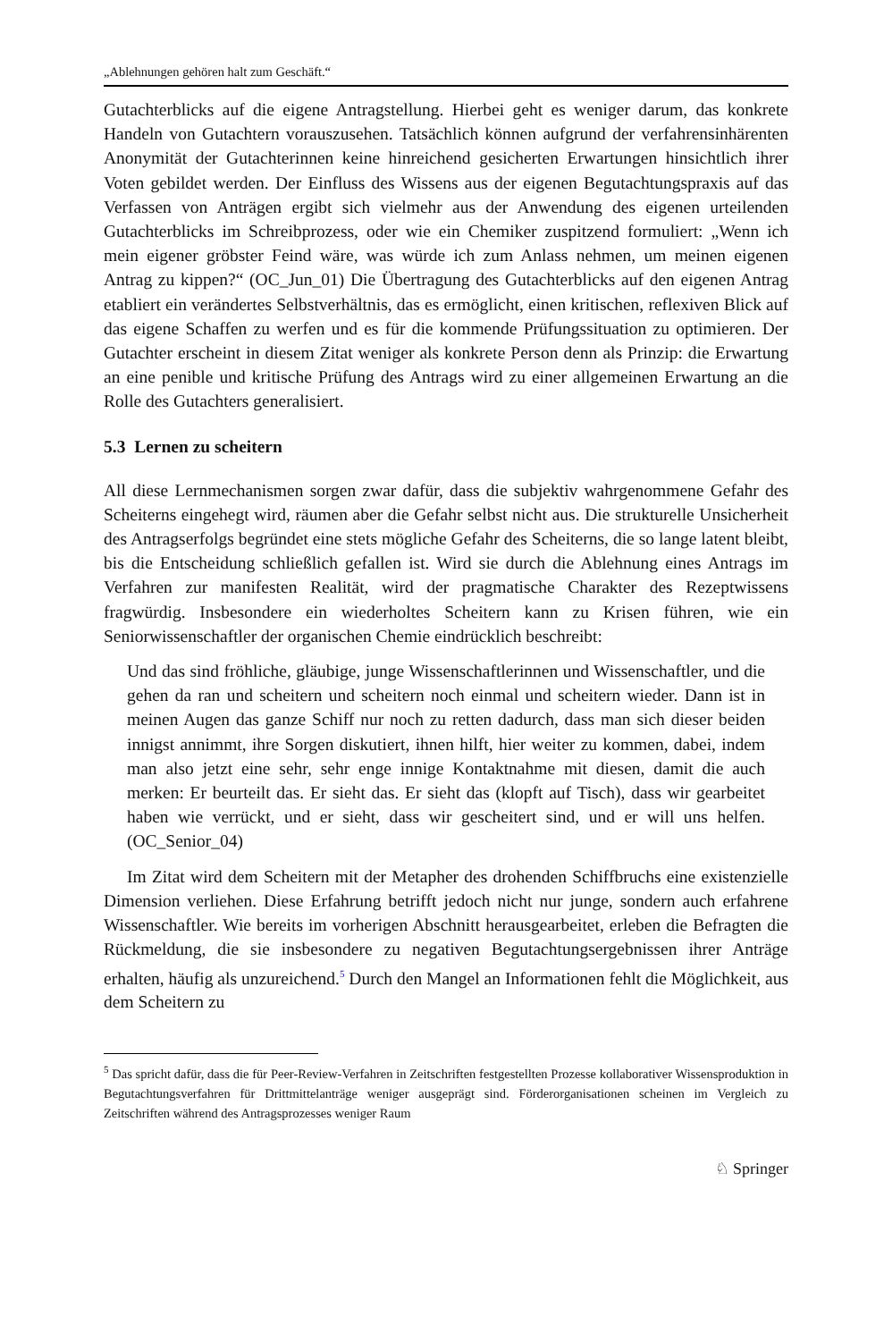„Ablehnungen gehören halt zum Geschäft.“
Gutachterblicks auf die eigene Antragstellung. Hierbei geht es weniger darum, das konkrete Handeln von Gutachtern vorauszusehen. Tatsächlich können aufgrund der verfahrensinhärenten Anonymität der Gutachterinnen keine hinreichend gesicherten Erwartungen hinsichtlich ihrer Voten gebildet werden. Der Einfluss des Wissens aus der eigenen Begutachtungspraxis auf das Verfassen von Anträgen ergibt sich vielmehr aus der Anwendung des eigenen urteilenden Gutachterblicks im Schreibprozess, oder wie ein Chemiker zuspitzend formuliert: „Wenn ich mein eigener gröbster Feind wäre, was würde ich zum Anlass nehmen, um meinen eigenen Antrag zu kippen?“ (OC_Jun_01) Die Übertragung des Gutachterblicks auf den eigenen Antrag etabliert ein verändertes Selbstverhältnis, das es ermöglicht, einen kritischen, reflexiven Blick auf das eigene Schaffen zu werfen und es für die kommende Prüfungssituation zu optimieren. Der Gutachter erscheint in diesem Zitat weniger als konkrete Person denn als Prinzip: die Erwartung an eine penible und kritische Prüfung des Antrags wird zu einer allgemeinen Erwartung an die Rolle des Gutachters generalisiert.
5.3 Lernen zu scheitern
All diese Lernmechanismen sorgen zwar dafür, dass die subjektiv wahrgenommene Gefahr des Scheiterns eingehegt wird, räumen aber die Gefahr selbst nicht aus. Die strukturelle Unsicherheit des Antragserfolgs begründet eine stets mögliche Gefahr des Scheiterns, die so lange latent bleibt, bis die Entscheidung schließlich gefallen ist. Wird sie durch die Ablehnung eines Antrags im Verfahren zur manifesten Realität, wird der pragmatische Charakter des Rezeptwissens fragwürdig. Insbesondere ein wiederholtes Scheitern kann zu Krisen führen, wie ein Seniorwissenschaftler der organischen Chemie eindrücklich beschreibt:
Und das sind fröhliche, gläubige, junge Wissenschaftlerinnen und Wissenschaftler, und die gehen da ran und scheitern und scheitern noch einmal und scheitern wieder. Dann ist in meinen Augen das ganze Schiff nur noch zu retten dadurch, dass man sich dieser beiden innigst annimmt, ihre Sorgen diskutiert, ihnen hilft, hier weiter zu kommen, dabei, indem man also jetzt eine sehr, sehr enge innige Kontaktnahme mit diesen, damit die auch merken: Er beurteilt das. Er sieht das. Er sieht das (klopft auf Tisch), dass wir gearbeitet haben wie verrückt, und er sieht, dass wir gescheitert sind, und er will uns helfen. (OC_Senior_04)
Im Zitat wird dem Scheitern mit der Metapher des drohenden Schiffbruchs eine existenzielle Dimension verliehen. Diese Erfahrung betrifft jedoch nicht nur junge, sondern auch erfahrene Wissenschaftler. Wie bereits im vorherigen Abschnitt herausgearbeitet, erleben die Befragten die Rückmeldung, die sie insbesondere zu negativen Begutachtungsergebnissen ihrer Anträge erhalten, häufig als unzureichend.<sup>5</sup> Durch den Mangel an Informationen fehlt die Möglichkeit, aus dem Scheitern zu
<sup>5</sup> Das spricht dafür, dass die für Peer-Review-Verfahren in Zeitschriften festgestellten Prozesse kollaborativer Wissensproduktion in Begutachtungsverfahren für Drittmittelanträge weniger ausgeprägt sind. Förderorganisationen scheinen im Vergleich zu Zeitschriften während des Antragsprozesses weniger Raum
♘ Springer